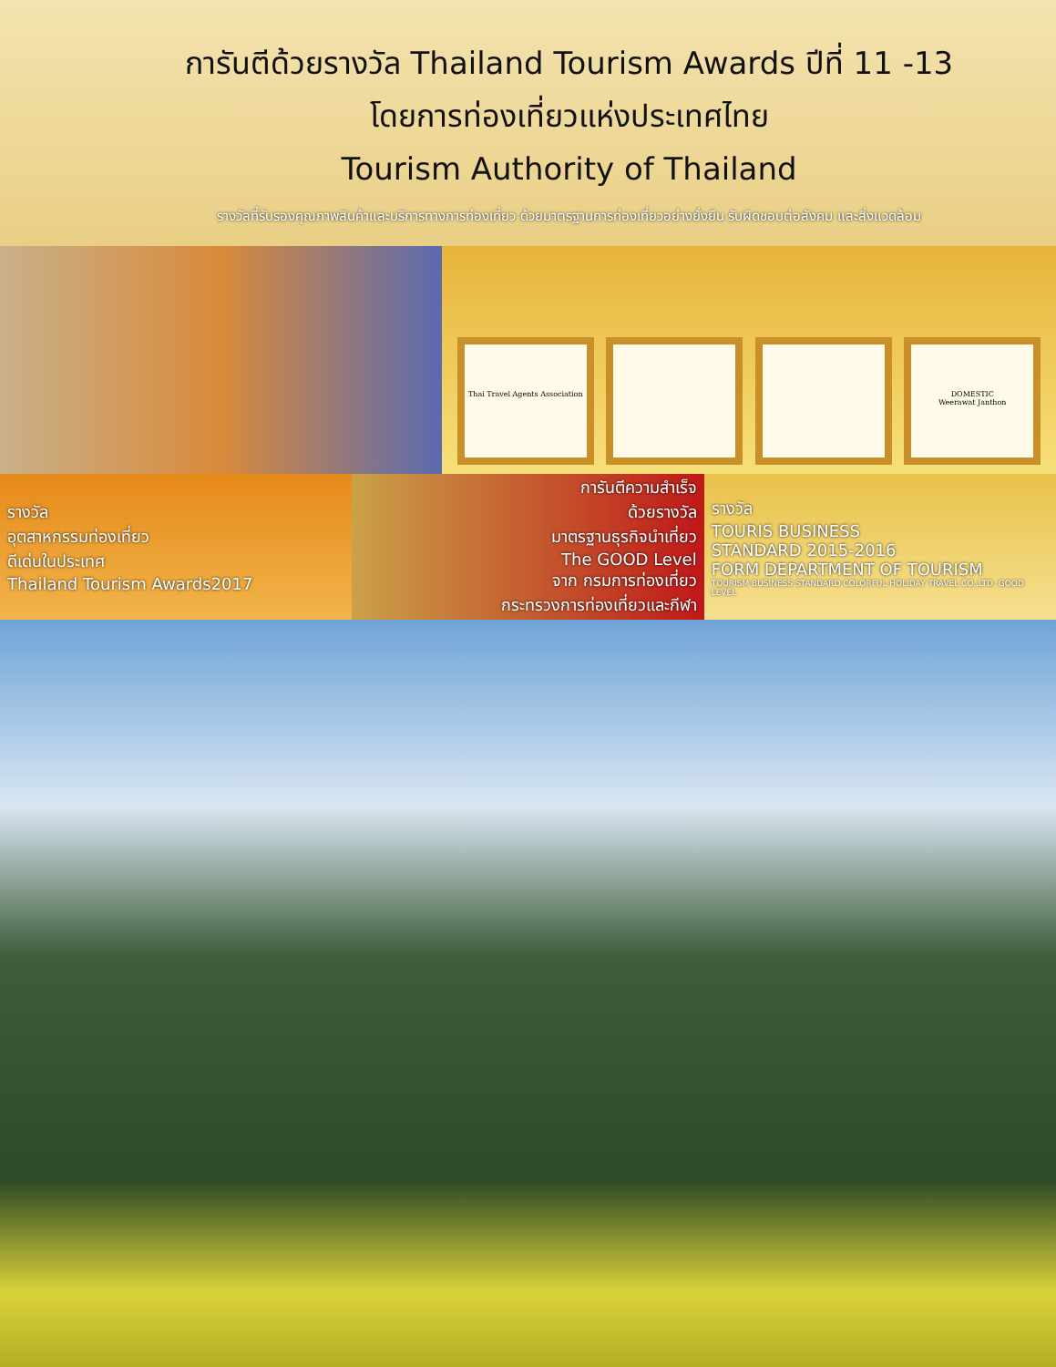การันตีด้วยรางวัล Thailand Tourism Awards ปีที่ 11 -13
โดยการท่องเที่ยวแห่งประเทศไทย
Tourism Authority of Thailand
รางวัลที่รับรองคุณภาพสินค้าและบริการทางการท่องเที่ยว ด้วยมาตรฐานการท่องเที่ยวอย่างยั่งยืน รับผิดชอบต่อสังคม และสิ่งแวดล้อม
Thai Travel Agents Association
DOMESTIC
Weerawat Janthon
รางวัล
อุตสาหกรรมท่องเที่ยว
ดีเด่นในประเทศ
Thailand Tourism Awards2017
การันตีความสำเร็จ
ด้วยรางวัล
มาตรฐานธุรกิจนำเที่ยว
The GOOD Level
จาก กรมการท่องเที่ยว
กระทรวงการท่องเที่ยวและกีฬา
รางวัล
TOURIS BUSINESS
STANDARD 2015-2016
FORM DEPARTMENT OF TOURISM
TOURISM BUSINESS STANDARD COLORFUL HOLIDAY TRAVEL CO.,LTD. GOOD LEVEL